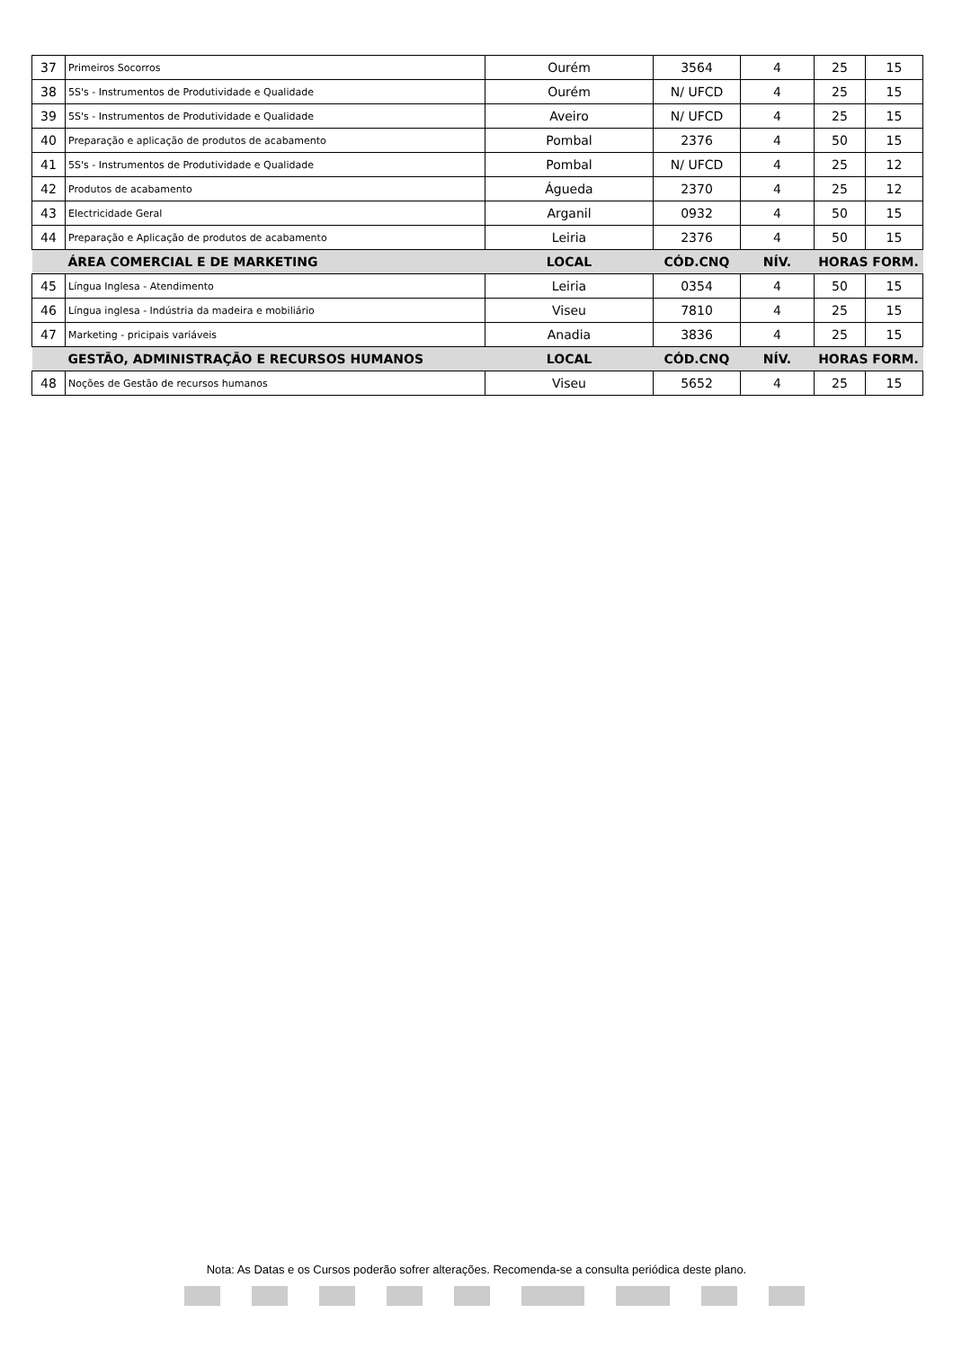| 37 | Primeiros Socorros | Ourém | 3564 | 4 | 25 | 15 |
| 38 | 5S's - Instrumentos de Produtividade e Qualidade | Ourém | N/ UFCD | 4 | 25 | 15 |
| 39 | 5S's - Instrumentos de Produtividade e Qualidade | Aveiro | N/ UFCD | 4 | 25 | 15 |
| 40 | Preparação e aplicação de produtos de acabamento | Pombal | 2376 | 4 | 50 | 15 |
| 41 | 5S's - Instrumentos de Produtividade e Qualidade | Pombal | N/ UFCD | 4 | 25 | 12 |
| 42 | Produtos de acabamento | Águeda | 2370 | 4 | 25 | 12 |
| 43 | Electricidade Geral | Arganil | 0932 | 4 | 50 | 15 |
| 44 | Preparação e Aplicação de produtos de acabamento | Leiria | 2376 | 4 | 50 | 15 |
| | ÁREA COMERCIAL E DE MARKETING | LOCAL | CÓD.CNQ | NÍV. | HORAS FORM. | |
| 45 | Língua Inglesa - Atendimento | Leiria | 0354 | 4 | 50 | 15 |
| 46 | Língua inglesa - Indústria da madeira e mobiliário | Viseu | 7810 | 4 | 25 | 15 |
| 47 | Marketing - pricipais variáveis | Anadia | 3836 | 4 | 25 | 15 |
| | GESTÃO, ADMINISTRAÇÃO E RECURSOS HUMANOS | LOCAL | CÓD.CNQ | NÍV. | HORAS FORM. | |
| 48 | Noções de Gestão de recursos humanos | Viseu | 5652 | 4 | 25 | 15 |
Nota: As Datas e os Cursos poderão sofrer alterações. Recomenda-se a consulta periódica deste plano.